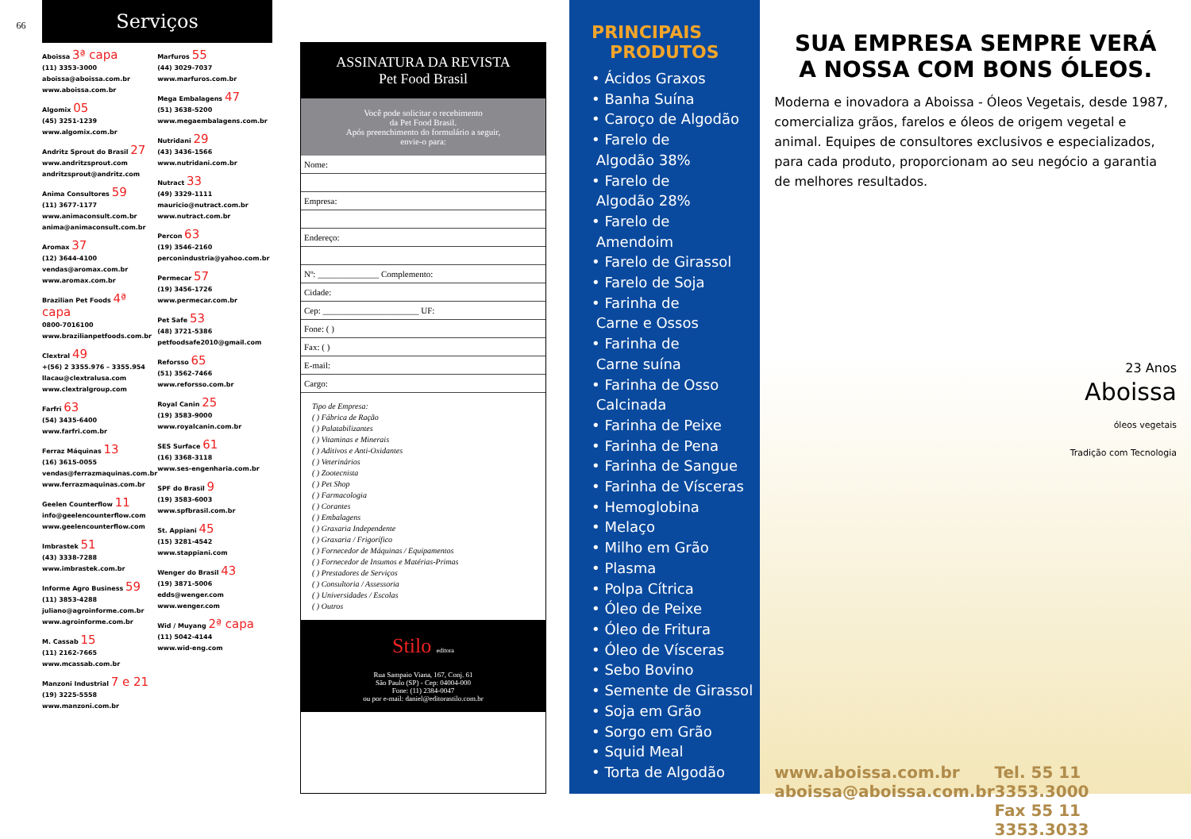66
Serviços
Aboissa 3ª capa
(11) 3353-3000
aboissa@aboissa.com.br
www.aboissa.com.br
Algomix 05
(45) 3251-1239
www.algomix.com.br
Andritz Sprout do Brasil 27
www.andritzsprout.com
andritzsprout@andritz.com
Anima Consultores 59
(11) 3677-1177
www.animaconsult.com.br
anima@animaconsult.com.br
Aromax 37
(12) 3644-4100
vendas@aromax.com.br
www.aromax.com.br
Brazilian Pet Foods 4ª capa
0800-7016100
www.brazilianpetfoods.com.br
Clextral 49
+(56) 2 3355.976 – 3355.954
llacau@clextralusa.com
www.clextralgroup.com
Farfri 63
(54) 3435-6400
www.farfri.com.br
Ferraz Máquinas 13
(16) 3615-0055
vendas@ferrazmaquinas.com.br
www.ferrazmaquinas.com.br
Geelen Counterflow 11
info@geelencounterflow.com
www.geelencounterflow.com
Imbrastek 51
(43) 3338-7288
www.imbrastek.com.br
Informe Agro Business 59
(11) 3853-4288
juliano@agroinforme.com.br
www.agroinforme.com.br
M. Cassab 15
(11) 2162-7665
www.mcassab.com.br
Manzoni Industrial 7 e 21
(19) 3225-5558
www.manzoni.com.br
Marfuros 55
(44) 3029-7037
www.marfuros.com.br
Mega Embalagens 47
(51) 3638-5200
www.megaembalagens.com.br
Nutridani 29
(43) 3436-1566
www.nutridani.com.br
Nutract 33
(49) 3329-1111
mauricio@nutract.com.br
www.nutract.com.br
Percon 63
(19) 3546-2160
perconindustria@yahoo.com.br
Permecar 57
(19) 3456-1726
www.permecar.com.br
Pet Safe 53
(48) 3721-5386
petfoodsafe2010@gmail.com
Reforsso 65
(51) 3562-7466
www.reforsso.com.br
Royal Canin 25
(19) 3583-9000
www.royalcanin.com.br
SES Surface 61
(16) 3368-3118
www.ses-engenharia.com.br
SPF do Brasil 9
(19) 3583-6003
www.spfbrasil.com.br
St. Appiani 45
(15) 3281-4542
www.stappiani.com
Wenger do Brasil 43
(19) 3871-5006
edds@wenger.com
www.wenger.com
Wid / Muyang 2ª capa
(11) 5042-4144
www.wid-eng.com
ASSINATURA DA REVISTA
Pet Food Brasil
Você pode solicitar o recebimento
da Pet Food Brasil.
Após preenchimento do formulário a seguir,
envie-o para:
Nome:
Empresa:
Endereço:
Nº: ______________ Complemento:
Cidade:
Cep: ______________________ UF:
Fone: ( )
Fax: ( )
E-mail:
Cargo:
Tipo de Empresa:
( ) Fábrica de Ração
( ) Palatabilizantes
( ) Vitaminas e Minerais
( ) Aditivos e Anti-Oxidantes
( ) Veterinários
( ) Zootecnista
( ) Pet Shop
( ) Farmacologia
( ) Corantes
( ) Embalagens
( ) Graxaria Independente
( ) Graxaria / Frigorífico
( ) Fornecedor de Máquinas / Equipamentos
( ) Fornecedor de Insumos e Matérias-Primas
( ) Prestadores de Serviços
( ) Consultoria / Assessoria
( ) Universidades / Escolas
( ) Outros
Stilo editora
Rua Sampaio Viana, 167, Conj. 61
São Paulo (SP) - Cep: 04004-000
Fone: (11) 2384-0047
ou por e-mail: daniel@editorastilo.com.br
PRINCIPAIS
PRODUTOS
• Ácidos Graxos
• Banha Suína
• Caroço de Algodão
• Farelo de
Algodão 38%
• Farelo de
Algodão 28%
• Farelo de
Amendoim
• Farelo de Girassol
• Farelo de Soja
• Farinha de
Carne e Ossos
• Farinha de
Carne suína
• Farinha de Osso
Calcinada
• Farinha de Peixe
• Farinha de Pena
• Farinha de Sangue
• Farinha de Vísceras
• Hemoglobina
• Melaço
• Milho em Grão
• Plasma
• Polpa Cítrica
• Óleo de Peixe
• Óleo de Fritura
• Óleo de Vísceras
• Sebo Bovino
• Semente de Girassol
• Soja em Grão
• Sorgo em Grão
• Squid Meal
• Torta de Algodão
SUA EMPRESA SEMPRE VERÁ
A NOSSA COM BONS ÓLEOS.
Moderna e inovadora a Aboissa - Óleos Vegetais, desde 1987, comercializa grãos, farelos e óleos de origem vegetal e animal. Equipes de consultores exclusivos e especializados, para cada produto, proporcionam ao seu negócio a garantia de melhores resultados.
23 Anos
Aboissa
óleos vegetais
Tradição com Tecnologia
www.aboissa.com.br
aboissa@aboissa.com.br
Tel. 55 11 3353.3000
Fax 55 11 3353.3033